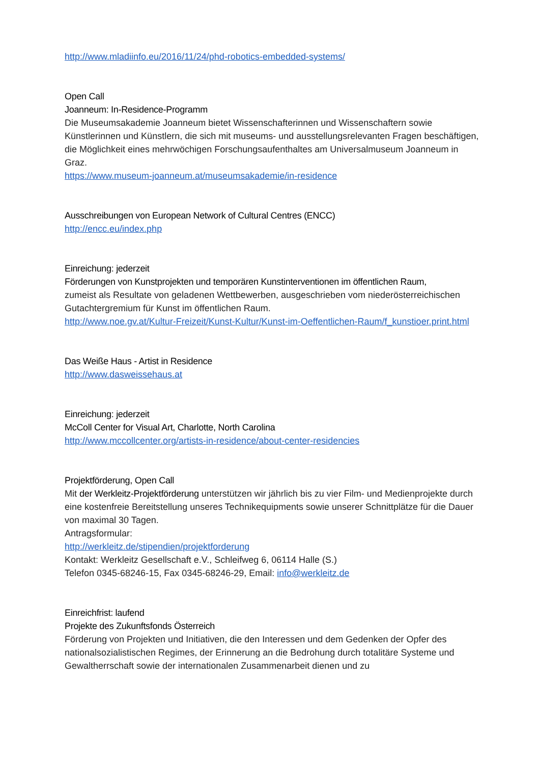http://www.mladiinfo.eu/2016/11/24/phd-robotics-embedded-systems/
Open Call
Joanneum: In-Residence-Programm
Die Museumsakademie Joanneum bietet Wissenschafterinnen und Wissenschaftern sowie Künstlerinnen und Künstlern, die sich mit museums- und ausstellungsrelevanten Fragen beschäftigen, die Möglichkeit eines mehrwöchigen Forschungsaufenthaltes am Universalmuseum Joanneum in Graz.
https://www.museum-joanneum.at/museumsakademie/in-residence
Ausschreibungen von European Network of Cultural Centres (ENCC)
http://encc.eu/index.php
Einreichung: jederzeit
Förderungen von Kunstprojekten und temporären Kunstinterventionen im öffentlichen Raum,
zumeist als Resultate von geladenen Wettbewerben, ausgeschrieben vom niederösterreichischen Gutachtergremium für Kunst im öffentlichen Raum.
http://www.noe.gv.at/Kultur-Freizeit/Kunst-Kultur/Kunst-im-Oeffentlichen-Raum/f_kunstioer.print.html
Das Weiße Haus - Artist in Residence
http://www.dasweissehaus.at
Einreichung: jederzeit
McColl Center for Visual Art, Charlotte, North Carolina
http://www.mccollcenter.org/artists-in-residence/about-center-residencies
Projektförderung, Open Call
Mit der Werkleitz-Projektförderung unterstützen wir jährlich bis zu vier Film- und Medienprojekte durch eine kostenfreie Bereitstellung unseres Technikequipments sowie unserer Schnittplätze für die Dauer von maximal 30 Tagen.
Antragsformular:
http://werkleitz.de/stipendien/projektforderung
Kontakt: Werkleitz Gesellschaft e.V., Schleifweg 6, 06114 Halle (S.)
Telefon 0345-68246-15, Fax 0345-68246-29, Email: info@werkleitz.de
Einreichfrist: laufend
Projekte des Zukunftsfonds Österreich
Förderung von Projekten und Initiativen, die den Interessen und dem Gedenken der Opfer des nationalsozialistischen Regimes, der Erinnerung an die Bedrohung durch totalitäre Systeme und Gewaltherrschaft sowie der internationalen Zusammenarbeit dienen und zu